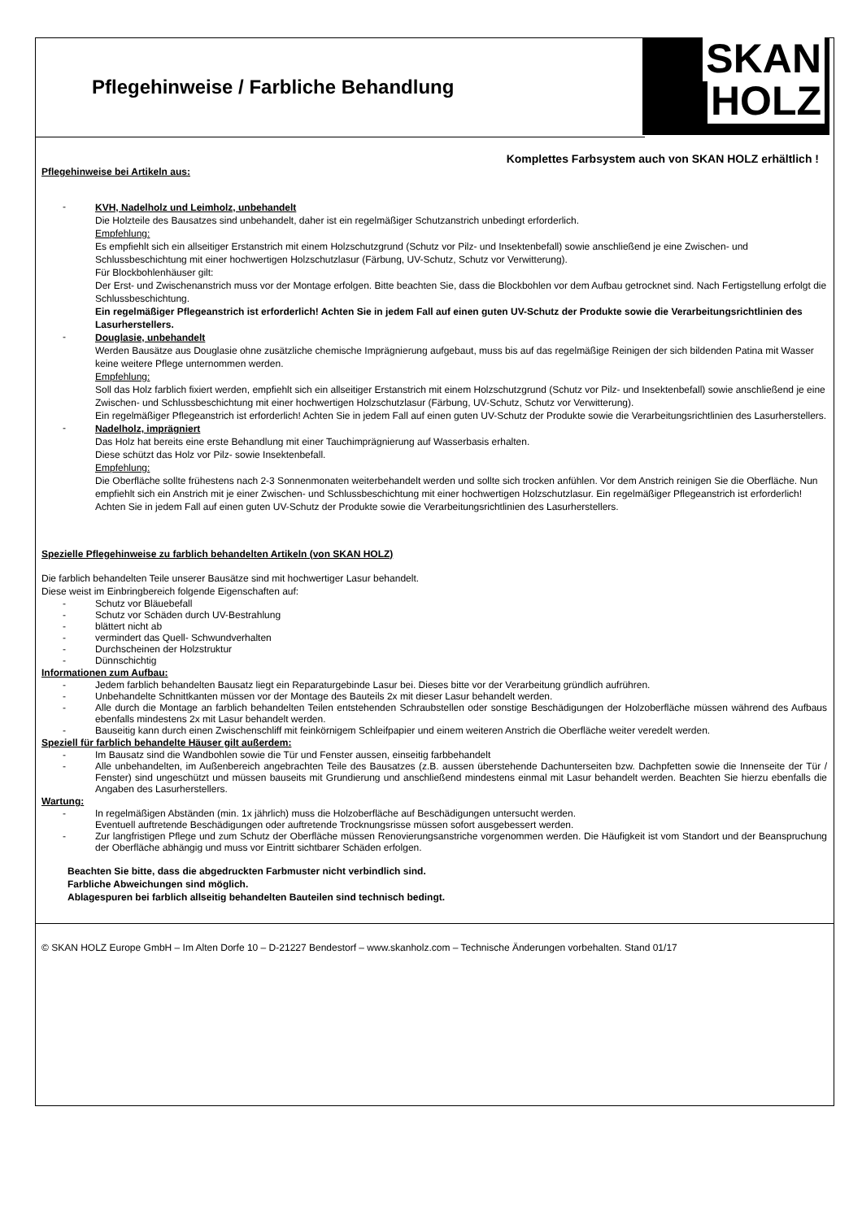SKAN
HOLZ
Pflegehinweise / Farbliche Behandlung
Komplettes Farbsystem auch von SKAN HOLZ erhältlich !
Pflegehinweise bei Artikeln aus:
-
KVH, Nadelholz und Leimholz, unbehandelt
Die Holzteile des Bausatzes sind unbehandelt, daher ist ein regelmäßiger Schutzanstrich unbedingt erforderlich.
Empfehlung:
Es empfiehlt sich ein allseitiger Erstanstrich mit einem Holzschutzgrund (Schutz vor Pilz- und Insektenbefall) sowie anschließend je eine Zwischen- und Schlussbeschichtung mit einer hochwertigen Holzschutzlasur (Färbung, UV-Schutz, Schutz vor Verwitterung).
Für Blockbohlenhäuser gilt:
Der Erst- und Zwischenanstrich muss vor der Montage erfolgen. Bitte beachten Sie, dass die Blockbohlen vor dem Aufbau getrocknet sind. Nach Fertigstellung erfolgt die Schlussbeschichtung.
Ein regelmäßiger Pflegeanstrich ist erforderlich! Achten Sie in jedem Fall auf einen guten UV-Schutz der Produkte sowie die Verarbeitungsrichtlinien des Lasurherstellers.
-
Douglasie, unbehandelt
Werden Bausätze aus Douglasie ohne zusätzliche chemische Imprägnierung aufgebaut, muss bis auf das regelmäßige Reinigen der sich bildenden Patina mit Wasser keine weitere Pflege unternommen werden.
Empfehlung:
Soll das Holz farblich fixiert werden, empfiehlt sich ein allseitiger Erstanstrich mit einem Holzschutzgrund (Schutz vor Pilz- und Insektenbefall) sowie anschließend je eine Zwischen- und Schlussbeschichtung mit einer hochwertigen Holzschutzlasur (Färbung, UV-Schutz, Schutz vor Verwitterung).
Ein regelmäßiger Pflegeanstrich ist erforderlich! Achten Sie in jedem Fall auf einen guten UV-Schutz der Produkte sowie die Verarbeitungsrichtlinien des Lasurherstellers.
-
Nadelholz, imprägniert
Das Holz hat bereits eine erste Behandlung mit einer Tauchimprägnierung auf Wasserbasis erhalten.
Diese schützt das Holz vor Pilz- sowie Insektenbefall.
Empfehlung:
Die Oberfläche sollte frühestens nach 2-3 Sonnenmonaten weiterbehandelt werden und sollte sich trocken anfühlen. Vor dem Anstrich reinigen Sie die Oberfläche. Nun empfiehlt sich ein Anstrich mit je einer Zwischen- und Schlussbeschichtung mit einer hochwertigen Holzschutzlasur. Ein regelmäßiger Pflegeanstrich ist erforderlich!
Achten Sie in jedem Fall auf einen guten UV-Schutz der Produkte sowie die Verarbeitungsrichtlinien des Lasurherstellers.
Spezielle Pflegehinweise zu farblich behandelten Artikeln (von SKAN HOLZ)
Die farblich behandelten Teile unserer Bausätze sind mit hochwertiger Lasur behandelt.
Diese weist im Einbringbereich folgende Eigenschaften auf:
- Schutz vor Bläuebefall
- Schutz vor Schäden durch UV-Bestrahlung
- blättert nicht ab
- vermindert das Quell- Schwundverhalten
- Durchscheinen der Holzstruktur
- Dünnschichtig
Informationen zum Aufbau:
- Jedem farblich behandelten Bausatz liegt ein Reparaturgebinde Lasur bei. Dieses bitte vor der Verarbeitung gründlich aufrühren.
- Unbehandelte Schnittkanten müssen vor der Montage des Bauteils 2x mit dieser Lasur behandelt werden.
- Alle durch die Montage an farblich behandelten Teilen entstehenden Schraubstellen oder sonstige Beschädigungen der Holzoberfläche müssen während des Aufbaus ebenfalls mindestens 2x mit Lasur behandelt werden.
- Bauseitig kann durch einen Zwischenschliff mit feinkörnigem Schleifpapier und einem weiteren Anstrich die Oberfläche weiter veredelt werden.
Speziell für farblich behandelte Häuser gilt außerdem:
- Im Bausatz sind die Wandbohlen sowie die Tür und Fenster aussen, einseitig farbbehandelt
- Alle unbehandelten, im Außenbereich angebrachten Teile des Bausatzes (z.B. aussen überstehende Dachunterseiten bzw. Dachpfetten sowie die Innenseite der Tür / Fenster) sind ungeschützt und müssen bauseits mit Grundierung und anschließend mindestens einmal mit Lasur behandelt werden. Beachten Sie hierzu ebenfalls die Angaben des Lasurherstellers.
Wartung:
- In regelmäßigen Abständen (min. 1x jährlich) muss die Holzoberfläche auf Beschädigungen untersucht werden.
Eventuell auftretende Beschädigungen oder auftretende Trocknungsrisse müssen sofort ausgebessert werden.
- Zur langfristigen Pflege und zum Schutz der Oberfläche müssen Renovierungsanstriche vorgenommen werden. Die Häufigkeit ist vom Standort und der Beanspruchung der Oberfläche abhängig und muss vor Eintritt sichtbarer Schäden erfolgen.
Beachten Sie bitte, dass die abgedruckten Farbmuster nicht verbindlich sind.
Farbliche Abweichungen sind möglich.
Ablagespuren bei farblich allseitig behandelten Bauteilen sind technisch bedingt.
© SKAN HOLZ Europe GmbH – Im Alten Dorfe 10 – D-21227 Bendestorf – www.skanholz.com – Technische Änderungen vorbehalten. Stand 01/17